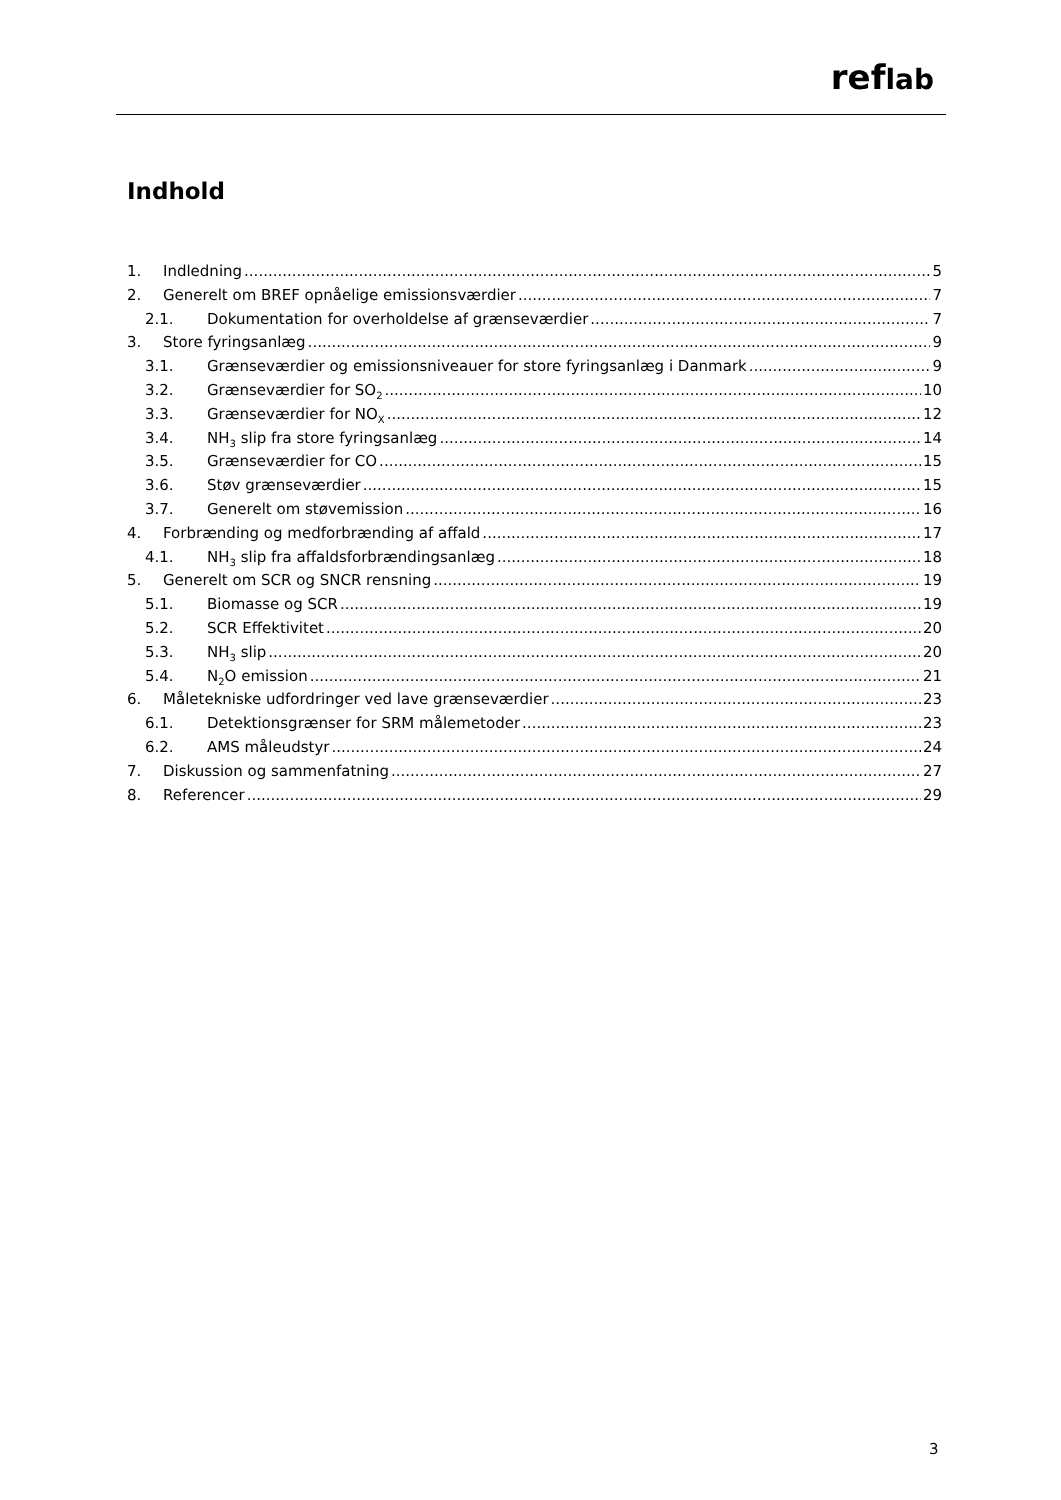reflab
Indhold
1. Indledning 5
2. Generelt om BREF opnåelige emissionsværdier 7
2.1. Dokumentation for overholdelse af grænseværdier 7
3. Store fyringsanlæg 9
3.1. Grænseværdier og emissionsniveauer for store fyringsanlæg i Danmark 9
3.2. Grænseværdier for SO<sub>2</sub> 10
3.3. Grænseværdier for NO<sub>X</sub> 12
3.4. NH<sub>3</sub> slip fra store fyringsanlæg 14
3.5. Grænseværdier for CO 15
3.6. Støv grænseværdier 15
3.7. Generelt om støvemission 16
4. Forbrænding og medforbrænding af affald 17
4.1. NH<sub>3</sub> slip fra affaldsforbrændingsanlæg 18
5. Generelt om SCR og SNCR rensning 19
5.1. Biomasse og SCR 19
5.2. SCR Effektivitet 20
5.3. NH<sub>3</sub> slip 20
5.4. N<sub>2</sub>O emission 21
6. Måletekniske udfordringer ved lave grænseværdier 23
6.1. Detektionsgrænser for SRM målemetoder 23
6.2. AMS måleudstyr 24
7. Diskussion og sammenfatning 27
8. Referencer 29
3